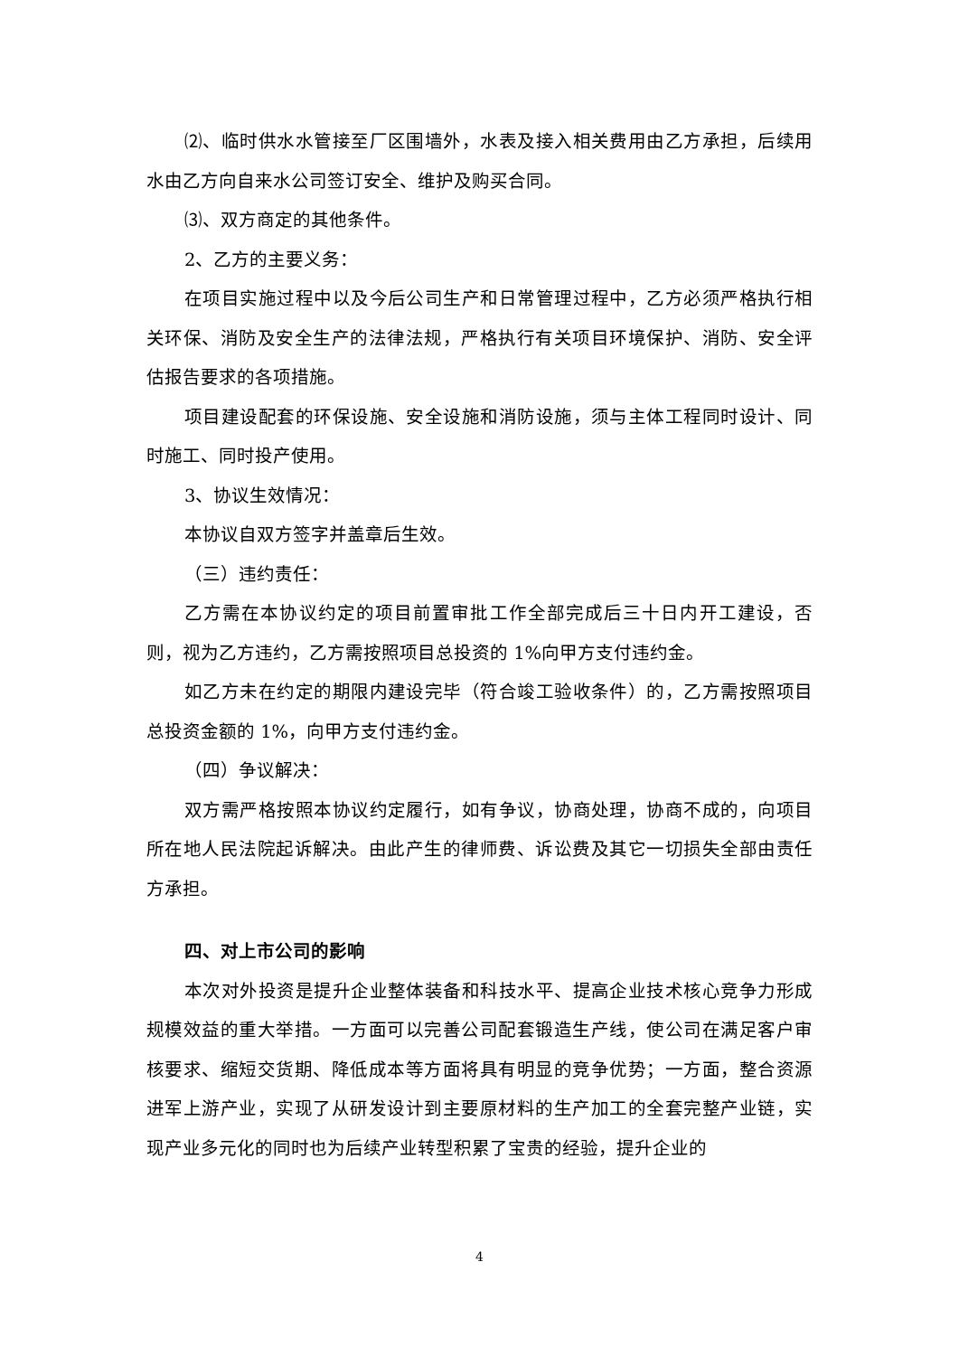⑵、临时供水水管接至厂区围墙外，水表及接入相关费用由乙方承担，后续用水由乙方向自来水公司签订安全、维护及购买合同。
⑶、双方商定的其他条件。
2、乙方的主要义务：
在项目实施过程中以及今后公司生产和日常管理过程中，乙方必须严格执行相关环保、消防及安全生产的法律法规，严格执行有关项目环境保护、消防、安全评估报告要求的各项措施。
项目建设配套的环保设施、安全设施和消防设施，须与主体工程同时设计、同时施工、同时投产使用。
3、协议生效情况：
本协议自双方签字并盖章后生效。
（三）违约责任：
乙方需在本协议约定的项目前置审批工作全部完成后三十日内开工建设，否则，视为乙方违约，乙方需按照项目总投资的 1%向甲方支付违约金。
如乙方未在约定的期限内建设完毕（符合竣工验收条件）的，乙方需按照项目总投资金额的 1%，向甲方支付违约金。
（四）争议解决：
双方需严格按照本协议约定履行，如有争议，协商处理，协商不成的，向项目所在地人民法院起诉解决。由此产生的律师费、诉讼费及其它一切损失全部由责任方承担。
四、对上市公司的影响
本次对外投资是提升企业整体装备和科技水平、提高企业技术核心竞争力形成规模效益的重大举措。一方面可以完善公司配套锻造生产线，使公司在满足客户审核要求、缩短交货期、降低成本等方面将具有明显的竞争优势；一方面，整合资源进军上游产业，实现了从研发设计到主要原材料的生产加工的全套完整产业链，实现产业多元化的同时也为后续产业转型积累了宝贵的经验，提升企业的
4